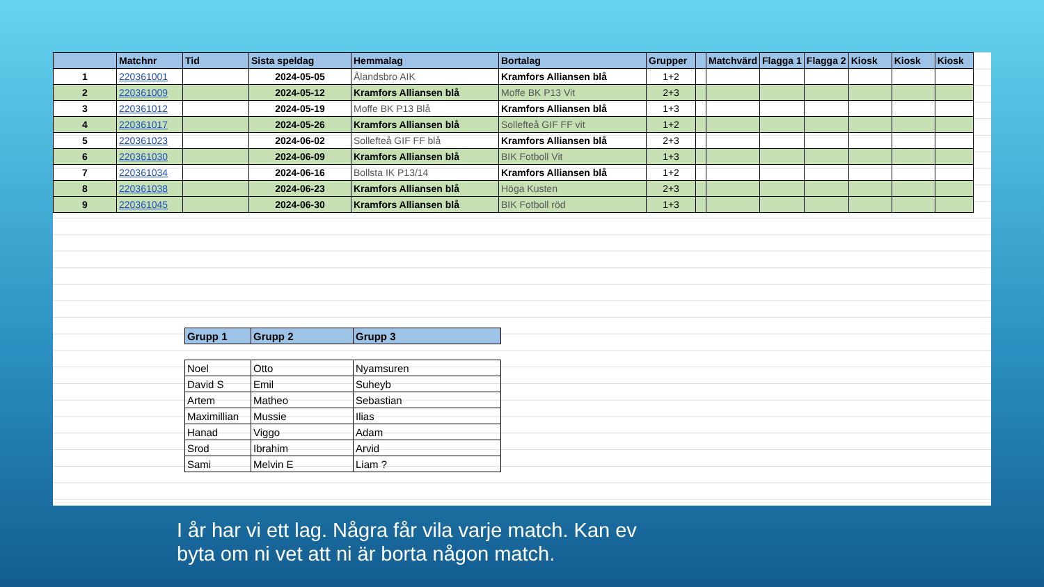| | Matchnr | Tid | Sista speldag | Hemmalag | Bortalag | Grupper | | Matchvärd | Flagga 1 | Flagga 2 | Kiosk | Kiosk | Kiosk |
| --- | --- | --- | --- | --- | --- | --- | --- | --- | --- | --- | --- | --- | --- |
| 1 | 220361001 | | 2024-05-05 | Ålandsbro AIK | Kramfors Alliansen blå | 1+2 | | | | | | | |
| 2 | 220361009 | | 2024-05-12 | Kramfors Alliansen blå | Moffe BK P13 Vit | 2+3 | | | | | | | |
| 3 | 220361012 | | 2024-05-19 | Moffe BK P13 Blå | Kramfors Alliansen blå | 1+3 | | | | | | | |
| 4 | 220361017 | | 2024-05-26 | Kramfors Alliansen blå | Sollefteå GIF FF vit | 1+2 | | | | | | | |
| 5 | 220361023 | | 2024-06-02 | Sollefteå GIF FF blå | Kramfors Alliansen blå | 2+3 | | | | | | | |
| 6 | 220361030 | | 2024-06-09 | Kramfors Alliansen blå | BIK Fotboll Vit | 1+3 | | | | | | | |
| 7 | 220361034 | | 2024-06-16 | Bollsta IK P13/14 | Kramfors Alliansen blå | 1+2 | | | | | | | |
| 8 | 220361038 | | 2024-06-23 | Kramfors Alliansen blå | Höga Kusten | 2+3 | | | | | | | |
| 9 | 220361045 | | 2024-06-30 | Kramfors Alliansen blå | BIK Fotboll röd | 1+3 | | | | | | | |
| Grupp 1 | Grupp 2 | Grupp 3 |
| --- | --- | --- |
| Noel | Otto | Nyamsuren |
| David S | Emil | Suheyb |
| Artem | Matheo | Sebastian |
| Maximillian | Mussie | Ilias |
| Hanad | Viggo | Adam |
| Srod | Ibrahim | Arvid |
| Sami | Melvin E | Liam ? |
I år har vi ett lag. Några får vila varje match. Kan ev
byta om ni vet att ni är borta någon match.